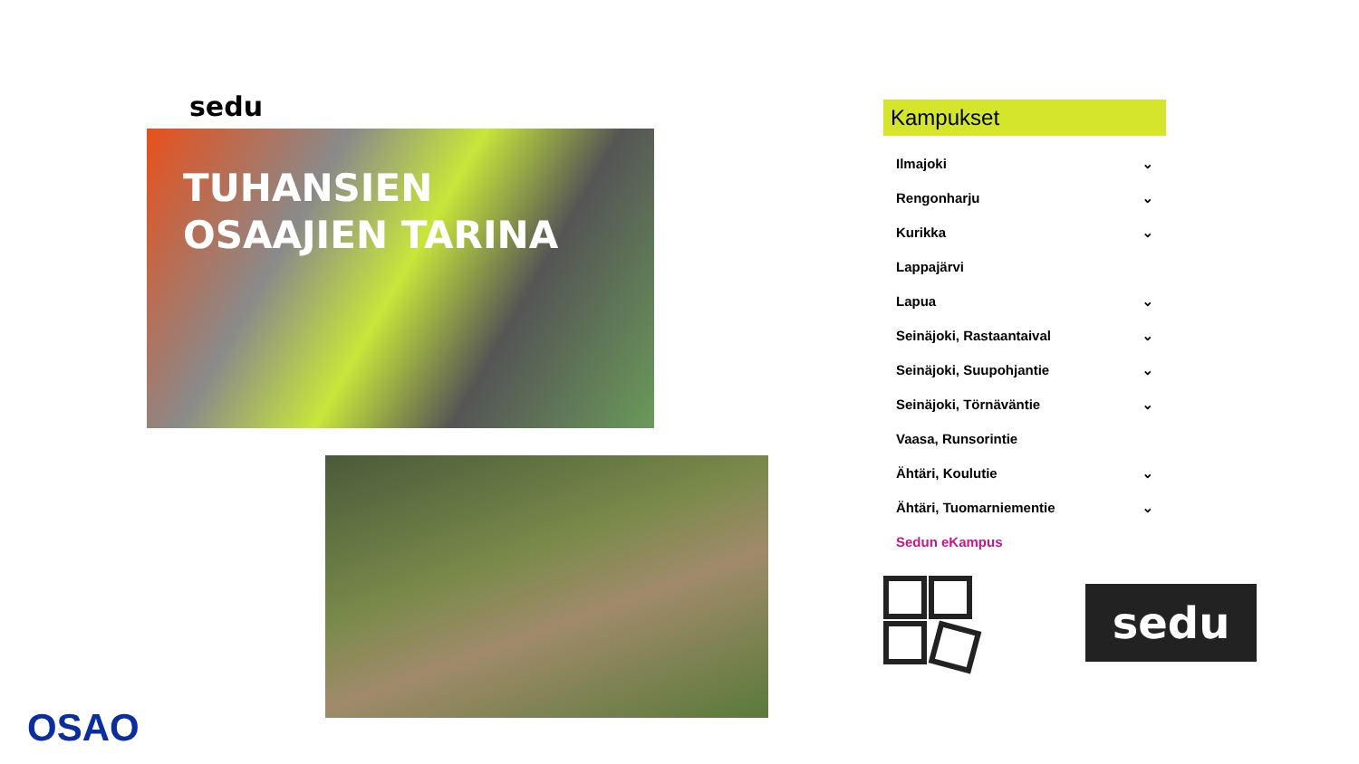sedu
TUHANSIEN
OSAAJIEN TARINA
Kampukset
Ilmajoki ⌄
Rengonharju ⌄
Kurikka ⌄
Lappajärvi
Lapua ⌄
Seinäjoki, Rastaantaival ⌄
Seinäjoki, Suupohjantie ⌄
Seinäjoki, Törnäväntie ⌄
Vaasa, Runsorintie
Ähtäri, Koulutie ⌄
Ähtäri, Tuomarniementie ⌄
Sedun eKampus
sedu
OSAO